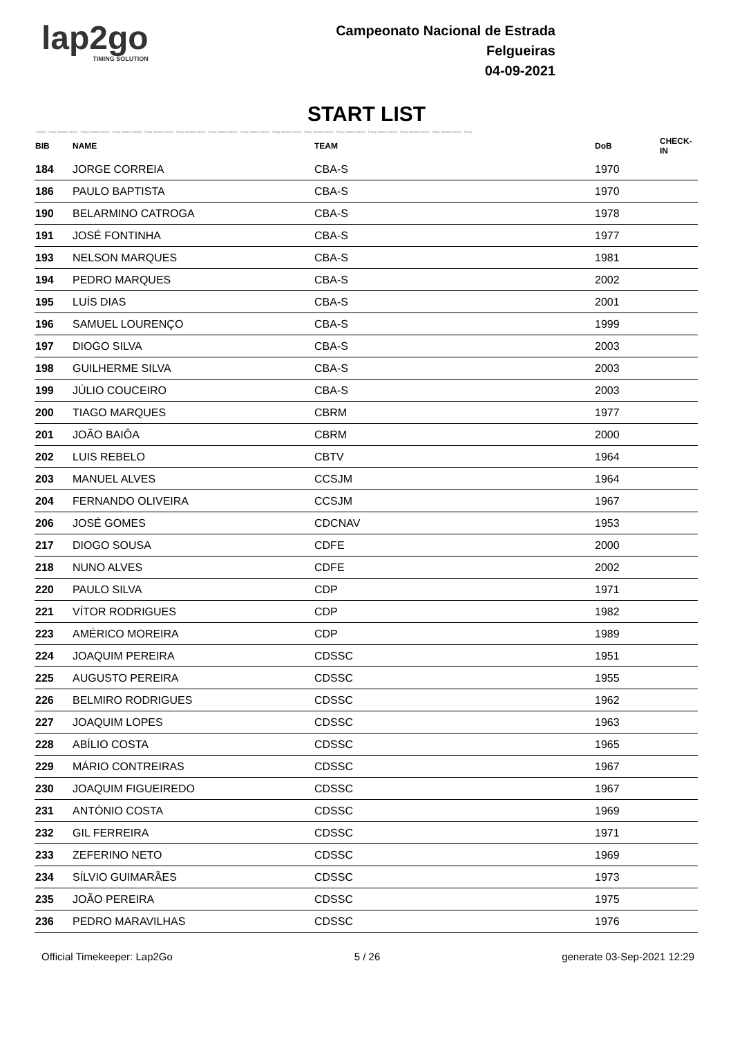lap2go
TIMING SOLUTION
Campeonato Nacional de Estrada
Felgueiras
04-09-2021
START LIST
Lap2Go - Timing Solution Lap2Go - Timing Solution Lap2Go - Timing Solution Lap2Go - Timing Solution Lap2Go - Timing Solution Lap2Go - Timing Solution Lap2Go - Timing Solution Lap2Go - Timing Solution Lap2Go - Timing Solution Lap2Go - Timing Solution Lap2Go - Timing Solution Lap2Go - Timing Solution Lap2Go - Timing Solution Lap2Go - Timing
| BIB | NAME | TEAM | DoB | CHECK-IN |
| --- | --- | --- | --- | --- |
| 184 | JORGE CORREIA | CBA-S | 1970 | |
| 186 | PAULO BAPTISTA | CBA-S | 1970 | |
| 190 | BELARMINO CATROGA | CBA-S | 1978 | |
| 191 | JOSÉ FONTINHA | CBA-S | 1977 | |
| 193 | NELSON MARQUES | CBA-S | 1981 | |
| 194 | PEDRO MARQUES | CBA-S | 2002 | |
| 195 | LUÍS DIAS | CBA-S | 2001 | |
| 196 | SAMUEL LOURENÇO | CBA-S | 1999 | |
| 197 | DIOGO SILVA | CBA-S | 2003 | |
| 198 | GUILHERME SILVA | CBA-S | 2003 | |
| 199 | JÚLIO COUCEIRO | CBA-S | 2003 | |
| 200 | TIAGO MARQUES | CBRM | 1977 | |
| 201 | JOÃO BAIÔA | CBRM | 2000 | |
| 202 | LUIS REBELO | CBTV | 1964 | |
| 203 | MANUEL ALVES | CCSJM | 1964 | |
| 204 | FERNANDO OLIVEIRA | CCSJM | 1967 | |
| 206 | JOSÉ GOMES | CDCNAV | 1953 | |
| 217 | DIOGO SOUSA | CDFE | 2000 | |
| 218 | NUNO ALVES | CDFE | 2002 | |
| 220 | PAULO SILVA | CDP | 1971 | |
| 221 | VÍTOR RODRIGUES | CDP | 1982 | |
| 223 | AMÉRICO MOREIRA | CDP | 1989 | |
| 224 | JOAQUIM PEREIRA | CDSSC | 1951 | |
| 225 | AUGUSTO PEREIRA | CDSSC | 1955 | |
| 226 | BELMIRO RODRIGUES | CDSSC | 1962 | |
| 227 | JOAQUIM LOPES | CDSSC | 1963 | |
| 228 | ABÍLIO COSTA | CDSSC | 1965 | |
| 229 | MÁRIO CONTREIRAS | CDSSC | 1967 | |
| 230 | JOAQUIM FIGUEIREDO | CDSSC | 1967 | |
| 231 | ANTÓNIO COSTA | CDSSC | 1969 | |
| 232 | GIL FERREIRA | CDSSC | 1971 | |
| 233 | ZEFERINO NETO | CDSSC | 1969 | |
| 234 | SÍLVIO GUIMARÃES | CDSSC | 1973 | |
| 235 | JOÃO PEREIRA | CDSSC | 1975 | |
| 236 | PEDRO MARAVILHAS | CDSSC | 1976 | |
Official Timekeeper: Lap2Go 5 / 26 generate 03-Sep-2021 12:29